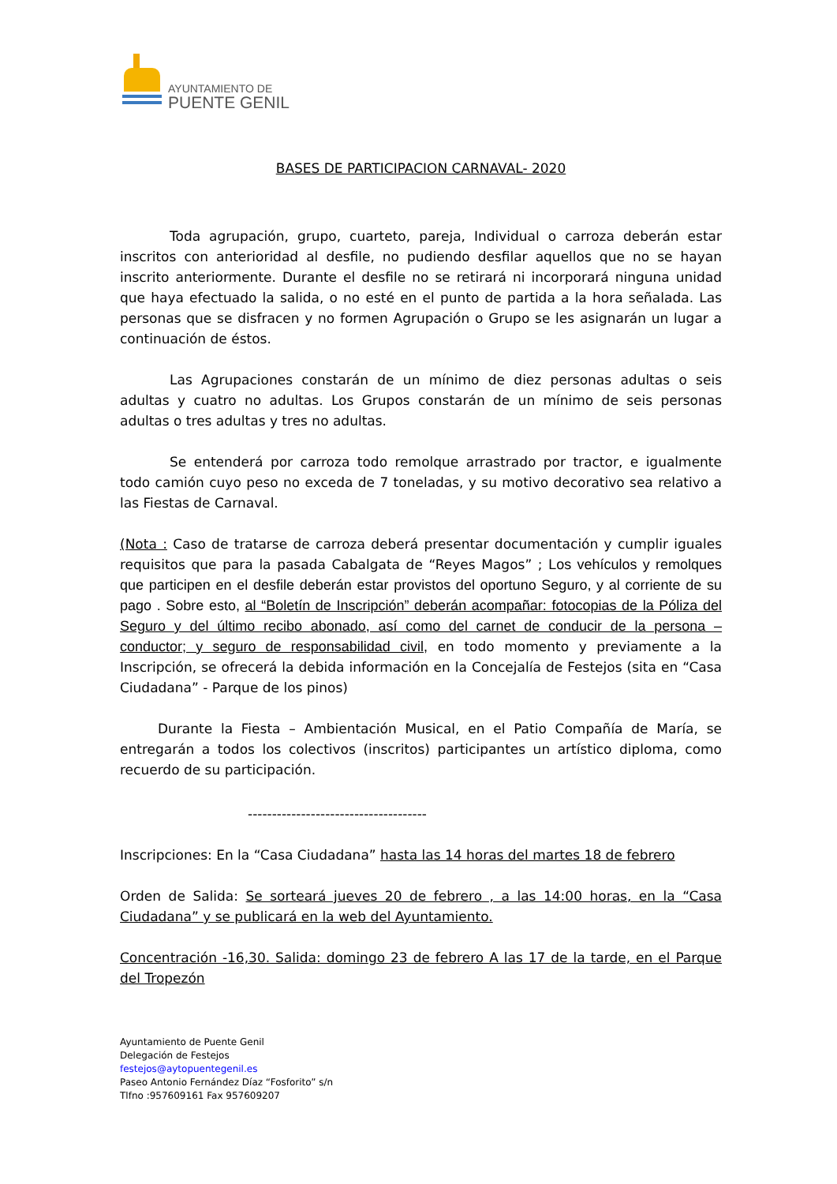AYUNTAMIENTO DE
PUENTE GENIL
BASES DE PARTICIPACION CARNAVAL- 2020
Toda agrupación, grupo, cuarteto, pareja, Individual o carroza deberán estar inscritos con anterioridad al desfile, no pudiendo desfilar aquellos que no se hayan inscrito anteriormente. Durante el desfile no se retirará ni incorporará ninguna unidad que haya efectuado la salida, o no esté en el punto de partida a la hora señalada. Las personas que se disfracen y no formen Agrupación o Grupo se les asignarán un lugar a continuación de éstos.
Las Agrupaciones constarán de un mínimo de diez personas adultas o seis adultas y cuatro no adultas. Los Grupos constarán de un mínimo de seis personas adultas o tres adultas y tres no adultas.
Se entenderá por carroza todo remolque arrastrado por tractor, e igualmente todo camión cuyo peso no exceda de 7 toneladas, y su motivo decorativo sea relativo a las Fiestas de Carnaval.
(Nota : Caso de tratarse de carroza deberá presentar documentación y cumplir iguales requisitos que para la pasada Cabalgata de “Reyes Magos” ; Los vehículos y remolques que participen en el desfile deberán estar provistos del oportuno Seguro, y al corriente de su pago . Sobre esto, al “Boletín de Inscripción” deberán acompañar: fotocopias de la Póliza del Seguro y del último recibo abonado, así como del carnet de conducir de la persona – conductor; y seguro de responsabilidad civil, en todo momento y previamente a la Inscripción, se ofrecerá la debida información en la Concejalía de Festejos (sita en “Casa Ciudadana” - Parque de los pinos)
Durante la Fiesta – Ambientación Musical, en el Patio Compañía de María, se entregarán a todos los colectivos (inscritos) participantes un artístico diploma, como recuerdo de su participación.
-------------------------------------
Inscripciones: En la “Casa Ciudadana” hasta las 14 horas del martes 18 de febrero
Orden de Salida: Se sorteará jueves 20 de febrero , a las 14:00 horas, en la “Casa Ciudadana” y se publicará en la web del Ayuntamiento.
Concentración -16,30. Salida: domingo 23 de febrero A las 17 de la tarde, en el Parque del Tropezón
Ayuntamiento de Puente Genil
Delegación de Festejos
festejos@aytopuentegenil.es
Paseo Antonio Fernández Díaz “Fosforito” s/n
Tlfno :957609161 Fax 957609207